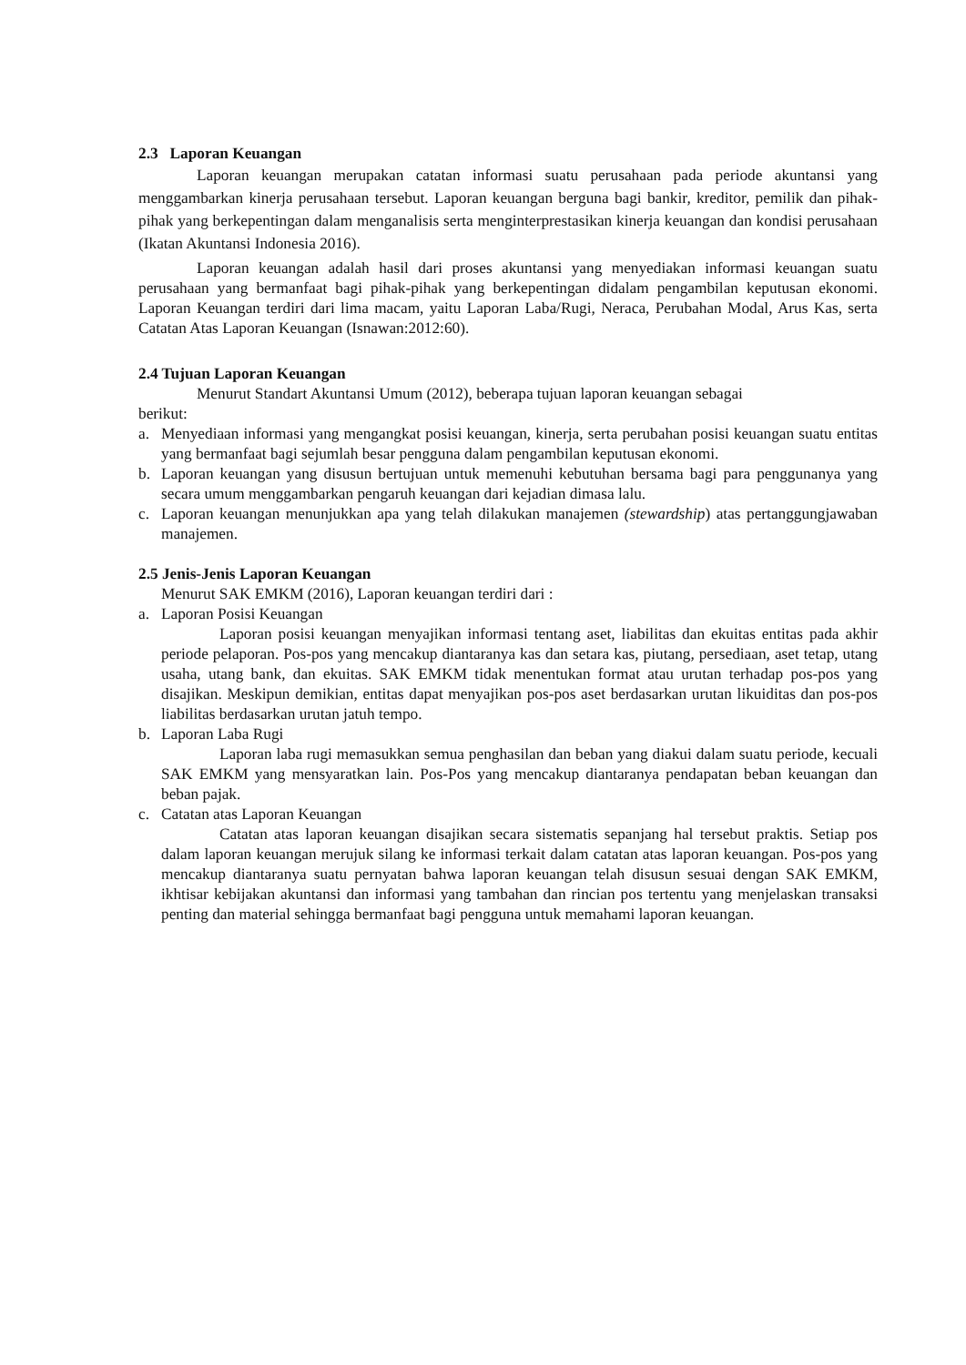2.3 Laporan Keuangan
Laporan keuangan merupakan catatan informasi suatu perusahaan pada periode akuntansi yang menggambarkan kinerja perusahaan tersebut. Laporan keuangan berguna bagi bankir, kreditor, pemilik dan pihak-pihak yang berkepentingan dalam menganalisis serta menginterprestasikan kinerja keuangan dan kondisi perusahaan (Ikatan Akuntansi Indonesia 2016).
Laporan keuangan adalah hasil dari proses akuntansi yang menyediakan informasi keuangan suatu perusahaan yang bermanfaat bagi pihak-pihak yang berkepentingan didalam pengambilan keputusan ekonomi. Laporan Keuangan terdiri dari lima macam, yaitu Laporan Laba/Rugi, Neraca, Perubahan Modal, Arus Kas, serta Catatan Atas Laporan Keuangan (Isnawan:2012:60).
2.4 Tujuan Laporan Keuangan
Menurut Standart Akuntansi Umum (2012), beberapa tujuan laporan keuangan sebagai
berikut:
a. Menyediaan informasi yang mengangkat posisi keuangan, kinerja, serta perubahan posisi keuangan suatu entitas yang bermanfaat bagi sejumlah besar pengguna dalam pengambilan keputusan ekonomi.
b. Laporan keuangan yang disusun bertujuan untuk memenuhi kebutuhan bersama bagi para penggunanya yang secara umum menggambarkan pengaruh keuangan dari kejadian dimasa lalu.
c. Laporan keuangan menunjukkan apa yang telah dilakukan manajemen (stewardship) atas pertanggungjawaban manajemen.
2.5 Jenis-Jenis Laporan Keuangan
Menurut SAK EMKM (2016), Laporan keuangan terdiri dari :
a. Laporan Posisi Keuangan
Laporan posisi keuangan menyajikan informasi tentang aset, liabilitas dan ekuitas entitas pada akhir periode pelaporan. Pos-pos yang mencakup diantaranya kas dan setara kas, piutang, persediaan, aset tetap, utang usaha, utang bank, dan ekuitas. SAK EMKM tidak menentukan format atau urutan terhadap pos-pos yang disajikan. Meskipun demikian, entitas dapat menyajikan pos-pos aset berdasarkan urutan likuiditas dan pos-pos liabilitas berdasarkan urutan jatuh tempo.
b. Laporan Laba Rugi
Laporan laba rugi memasukkan semua penghasilan dan beban yang diakui dalam suatu periode, kecuali SAK EMKM yang mensyaratkan lain. Pos-Pos yang mencakup diantaranya pendapatan beban keuangan dan beban pajak.
c. Catatan atas Laporan Keuangan
Catatan atas laporan keuangan disajikan secara sistematis sepanjang hal tersebut praktis. Setiap pos dalam laporan keuangan merujuk silang ke informasi terkait dalam catatan atas laporan keuangan. Pos-pos yang mencakup diantaranya suatu pernyatan bahwa laporan keuangan telah disusun sesuai dengan SAK EMKM, ikhtisar kebijakan akuntansi dan informasi yang tambahan dan rincian pos tertentu yang menjelaskan transaksi penting dan material sehingga bermanfaat bagi pengguna untuk memahami laporan keuangan.